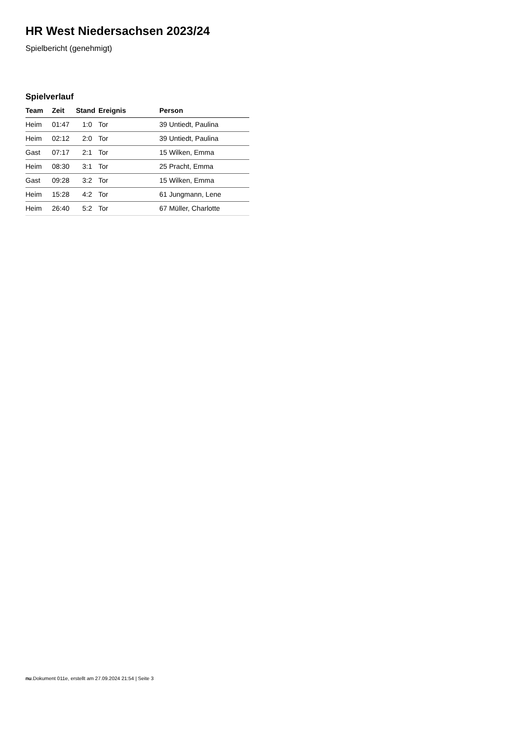HR West Niedersachsen 2023/24
Spielbericht (genehmigt)
Spielverlauf
| Team | Zeit | Stand | Ereignis | Person |
| --- | --- | --- | --- | --- |
| Heim | 01:47 | 1:0 | Tor | 39 Untiedt, Paulina |
| Heim | 02:12 | 2:0 | Tor | 39 Untiedt, Paulina |
| Gast | 07:17 | 2:1 | Tor | 15 Wilken, Emma |
| Heim | 08:30 | 3:1 | Tor | 25 Pracht, Emma |
| Gast | 09:28 | 3:2 | Tor | 15 Wilken, Emma |
| Heim | 15:28 | 4:2 | Tor | 61 Jungmann, Lene |
| Heim | 26:40 | 5:2 | Tor | 67 Müller, Charlotte |
nu.Dokument 011e, erstellt am 27.09.2024 21:54 | Seite 3